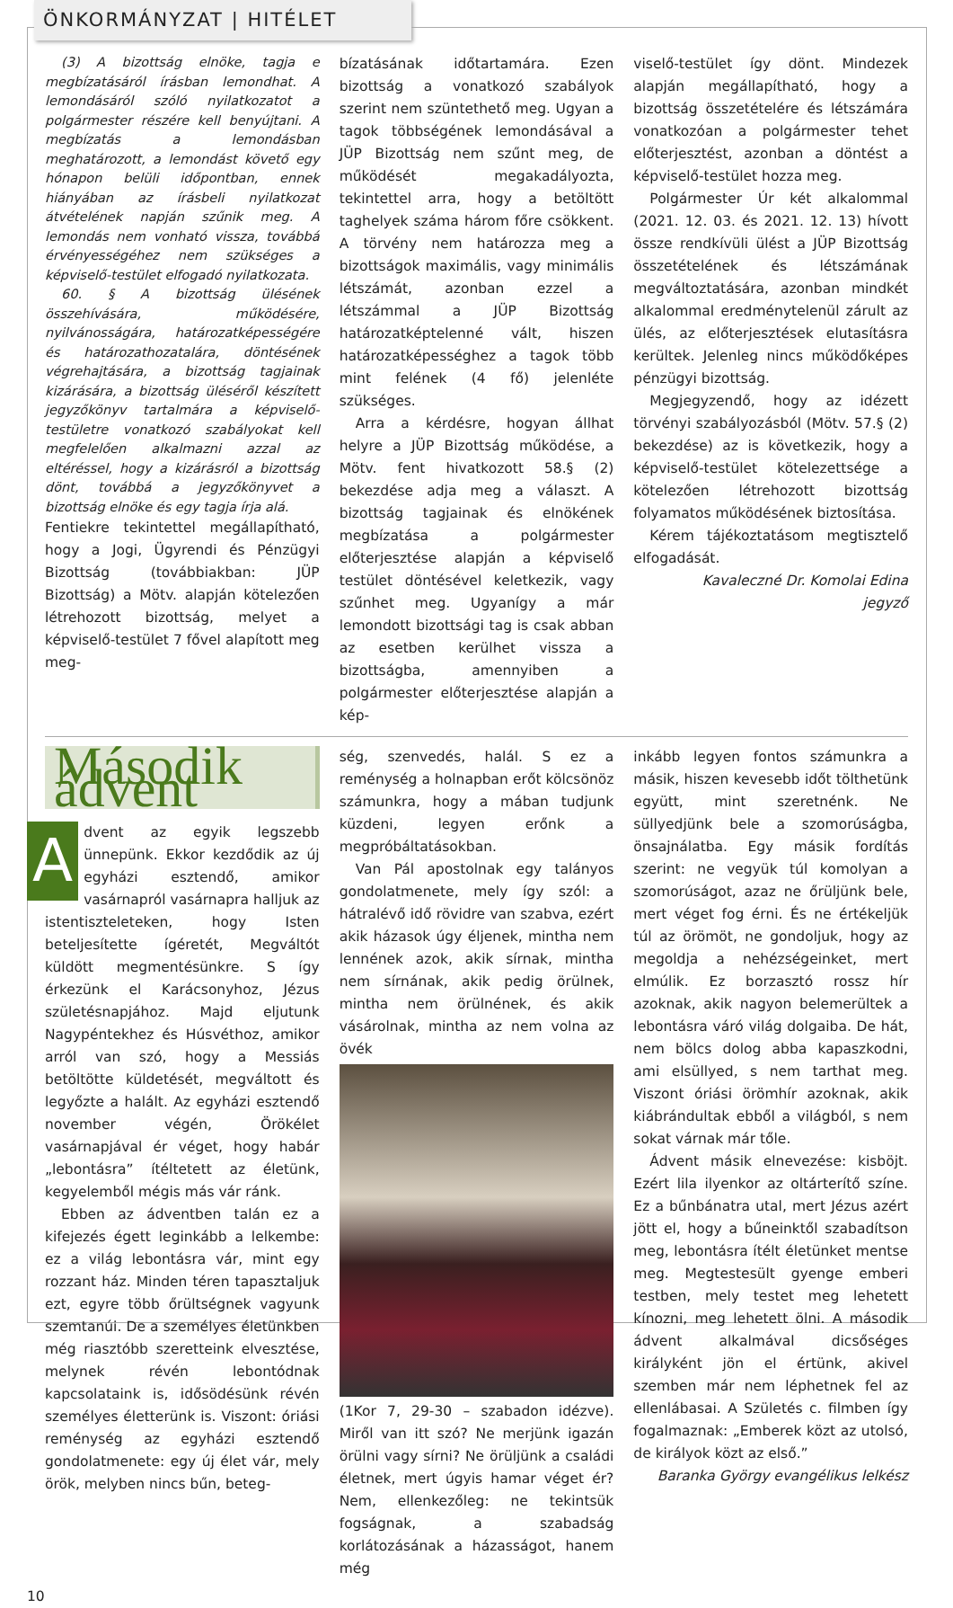ÖNKORMÁNYZAT | HITÉLET
(3) A bizottság elnöke, tagja e megbízatásáról írásban lemondhat. A lemondásáról szóló nyilatkozatot a polgármester részére kell benyújtani. A megbízatás a lemondásban meghatározott, a lemondást követő egy hónapon belüli időpontban, ennek hiányában az írásbeli nyilatkozat átvételének napján szűnik meg. A lemondás nem vonható vissza, továbbá érvényességéhez nem szükséges a képviselő-testület elfogadó nyilatkozata.
60. § A bizottság ülésének összehívására, működésére, nyilvánosságára, határozatképességére és határozathozatalára, döntésének végrehajtására, a bizottság tagjainak kizárására, a bizottság üléséről készített jegyzőkönyv tartalmára a képviselő-testületre vonatkozó szabályokat kell megfelelően alkalmazni azzal az eltéréssel, hogy a kizárásról a bizottság dönt, továbbá a jegyzőkönyvet a bizottság elnöke és egy tagja írja alá.
Fentiekre tekintettel megállapítható, hogy a Jogi, Ügyrendi és Pénzügyi Bizottság (továbbiakban: JÜP Bizottság) a Mötv. alapján kötelezően létrehozott bizottság, melyet a képviselő-testület 7 fővel alapított meg meg-
bízatásának időtartamára. Ezen bizottság a vonatkozó szabályok szerint nem szüntethető meg. Ugyan a tagok többségének lemondásával a JÜP Bizottság nem szűnt meg, de működését megakadályozta, tekintettel arra, hogy a betöltött taghelyek száma három főre csökkent. A törvény nem határozza meg a bizottságok maximális, vagy minimális létszámát, azonban ezzel a létszámmal a JÜP Bizottság határozatképtelenné vált, hiszen határozatképességhez a tagok több mint felének (4 fő) jelenléte szükséges.
Arra a kérdésre, hogyan állhat helyre a JÜP Bizottság működése, a Mötv. fent hivatkozott 58.§ (2) bekezdése adja meg a választ. A bizottság tagjainak és elnökének megbízatása a polgármester előterjesztése alapján a képviselő testület döntésével keletkezik, vagy szűnhet meg. Ugyanígy a már lemondott bizottsági tag is csak abban az esetben kerülhet vissza a bizottságba, amennyiben a polgármester előterjesztése alapján a kép-
viselő-testület így dönt. Mindezek alapján megállapítható, hogy a bizottság összetételére és létszámára vonatkozóan a polgármester tehet előterjesztést, azonban a döntést a képviselő-testület hozza meg.
Polgármester Úr két alkalommal (2021. 12. 03. és 2021. 12. 13) hívott össze rendkívüli ülést a JÜP Bizottság összetételének és létszámának megváltoztatására, azonban mindkét alkalommal eredménytelenül zárult az ülés, az előterjesztések elutasításra kerültek. Jelenleg nincs működőképes pénzügyi bizottság.
Megjegyzendő, hogy az idézett törvényi szabályozásból (Mötv. 57.§ (2) bekezdése) az is következik, hogy a képviselő-testület kötelezettsége a kötelezően létrehozott bizottság folyamatos működésének biztosítása.
Kérem tájékoztatásom megtisztelő elfogadását.
Kavaleczné Dr. Komolai Edina
jegyző
Második ádvent
Advent az egyik legszebb ünnepünk. Ekkor kezdődik az új egyházi esztendő, amikor vasárnapról vasárnapra halljuk az istentiszteleteken, hogy Isten beteljesítette ígéretét, Megváltót küldött megmentésünkre. S így érkezünk el Karácsonyhoz, Jézus születésnapjához. Majd eljutunk Nagypéntekhez és Húsvéthoz, amikor arról van szó, hogy a Messiás betöltötte küldetését, megváltott és legyőzte a halált. Az egyházi esztendő november végén, Örökélet vasárnapjával ér véget, hogy habár „lebontásra” ítéltetett az életünk, kegyelemből mégis más vár ránk.
Ebben az ádventben talán ez a kifejezés égett leginkább a lelkembe: ez a világ lebontásra vár, mint egy rozzant ház. Minden téren tapasztaljuk ezt, egyre több őrültségnek vagyunk szemtanúi. De a személyes életünkben még riasztóbb szeretteink elvesztése, melynek révén lebontódnak kapcsolataink is, idősödésünk révén személyes életterünk is. Viszont: óriási reménység az egyházi esztendő gondolatmenete: egy új élet vár, mely örök, melyben nincs bűn, beteg-
ség, szenvedés, halál. S ez a reménység a holnapban erőt kölcsönöz számunkra, hogy a mában tudjunk küzdeni, legyen erőnk a megpróbáltatásokban.
Van Pál apostolnak egy talányos gondolatmenete, mely így szól: a hátralévő idő rövidre van szabva, ezért akik házasok úgy éljenek, mintha nem lennének azok, akik sírnak, mintha nem sírnának, akik pedig örülnek, mintha nem örülnének, és akik vásárolnak, mintha az nem volna az övék
(1Kor 7, 29-30 – szabadon idézve). Miről van itt szó? Ne merjünk igazán örülni vagy sírni? Ne örüljünk a családi életnek, mert úgyis hamar véget ér? Nem, ellenkezőleg: ne tekintsük fogságnak, a szabadság korlátozásának a házasságot, hanem még
inkább legyen fontos számunkra a másik, hiszen kevesebb időt tölthetünk együtt, mint szeretnénk. Ne süllyedjünk bele a szomorúságba, önsajnálatba. Egy másik fordítás szerint: ne vegyük túl komolyan a szomorúságot, azaz ne őrüljünk bele, mert véget fog érni. És ne értékeljük túl az örömöt, ne gondoljuk, hogy az megoldja a nehézségeinket, mert elmúlik. Ez borzasztó rossz hír azoknak, akik nagyon belemerültek a lebontásra váró világ dolgaiba. De hát, nem bölcs dolog abba kapaszkodni, ami elsüllyed, s nem tarthat meg. Viszont óriási örömhír azoknak, akik kiábrándultak ebből a világból, s nem sokat várnak már tőle.
Ádvent másik elnevezése: kisböjt. Ezért lila ilyenkor az oltárterítő színe. Ez a bűnbánatra utal, mert Jézus azért jött el, hogy a bűneinktől szabadítson meg, lebontásra ítélt életünket mentse meg. Megtestesült gyenge emberi testben, mely testet meg lehetett kínozni, meg lehetett ölni. A második ádvent alkalmával dicsőséges királyként jön el értünk, akivel szemben már nem léphetnek fel az ellenlábasai. A Születés c. filmben így fogalmaznak: „Emberek közt az utolsó, de királyok közt az első.”
Baranka György evangélikus lelkész
10